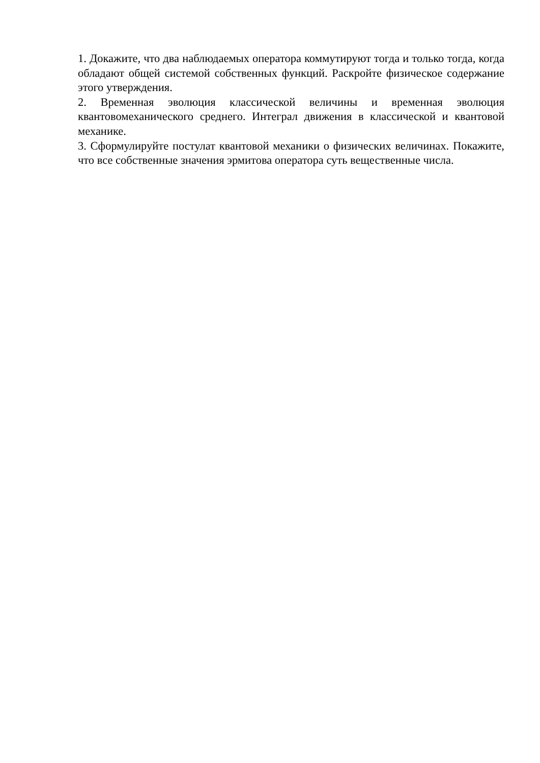1. Докажите, что два наблюдаемых оператора коммутируют тогда и только тогда, когда обладают общей системой собственных функций. Раскройте физическое содержание этого утверждения.
2. Временная эволюция классической величины и временная эволюция квантовомеханического среднего. Интеграл движения в классической и квантовой механике.
3. Сформулируйте постулат квантовой механики о физических величинах. Покажите, что все собственные значения эрмитова оператора суть вещественные числа.